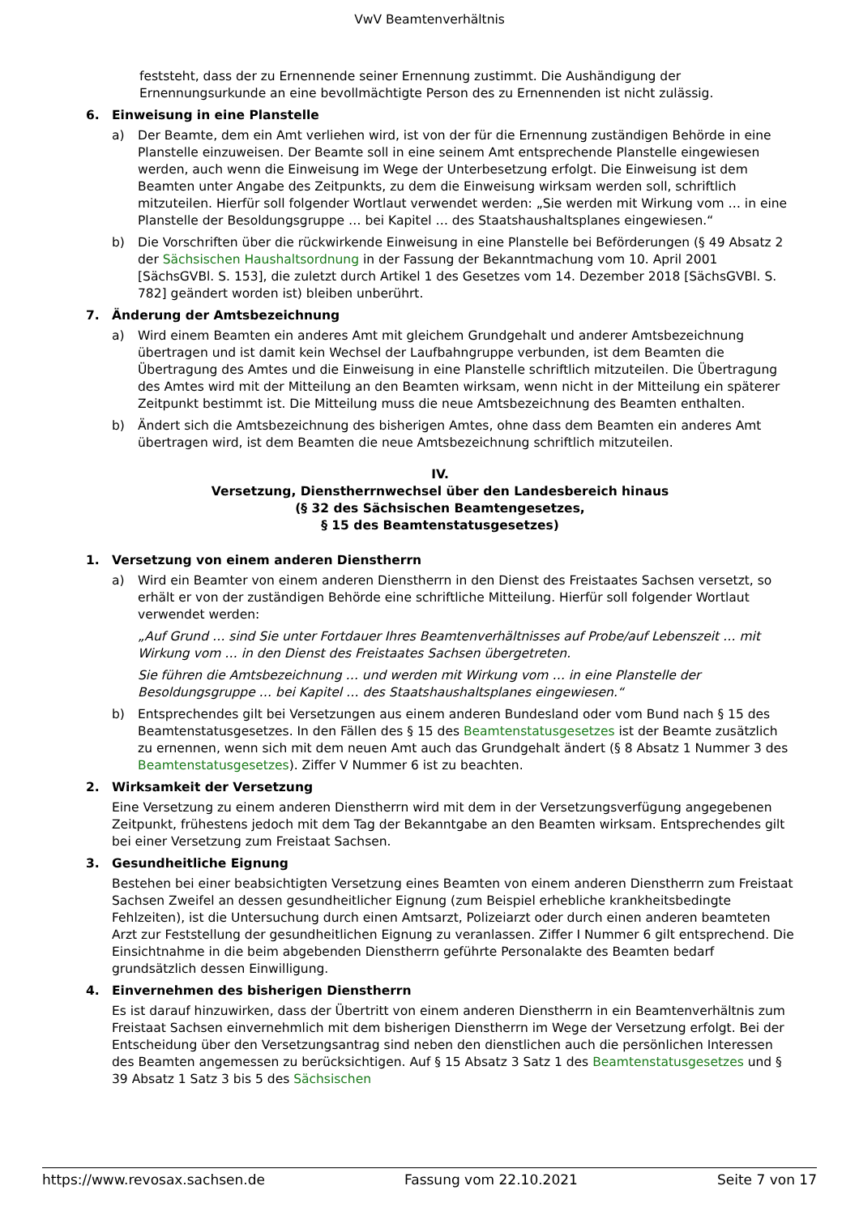VwV Beamtenverhältnis
feststeht, dass der zu Ernennende seiner Ernennung zustimmt. Die Aushändigung der Ernennungsurkunde an eine bevollmächtigte Person des zu Ernennenden ist nicht zulässig.
6. Einweisung in eine Planstelle
a) Der Beamte, dem ein Amt verliehen wird, ist von der für die Ernennung zuständigen Behörde in eine Planstelle einzuweisen. Der Beamte soll in eine seinem Amt entsprechende Planstelle eingewiesen werden, auch wenn die Einweisung im Wege der Unterbesetzung erfolgt. Die Einweisung ist dem Beamten unter Angabe des Zeitpunkts, zu dem die Einweisung wirksam werden soll, schriftlich mitzuteilen. Hierfür soll folgender Wortlaut verwendet werden: „Sie werden mit Wirkung vom … in eine Planstelle der Besoldungsgruppe … bei Kapitel … des Staatshaushaltsplanes eingewiesen.“
b) Die Vorschriften über die rückwirkende Einweisung in eine Planstelle bei Beförderungen (§ 49 Absatz 2 der Sächsischen Haushaltsordnung in der Fassung der Bekanntmachung vom 10. April 2001 [SächsGVBl. S. 153], die zuletzt durch Artikel 1 des Gesetzes vom 14. Dezember 2018 [SächsGVBl. S. 782] geändert worden ist) bleiben unberührt.
7. Änderung der Amtsbezeichnung
a) Wird einem Beamten ein anderes Amt mit gleichem Grundgehalt und anderer Amtsbezeichnung übertragen und ist damit kein Wechsel der Laufbahngruppe verbunden, ist dem Beamten die Übertragung des Amtes und die Einweisung in eine Planstelle schriftlich mitzuteilen. Die Übertragung des Amtes wird mit der Mitteilung an den Beamten wirksam, wenn nicht in der Mitteilung ein späterer Zeitpunkt bestimmt ist. Die Mitteilung muss die neue Amtsbezeichnung des Beamten enthalten.
b) Ändert sich die Amtsbezeichnung des bisherigen Amtes, ohne dass dem Beamten ein anderes Amt übertragen wird, ist dem Beamten die neue Amtsbezeichnung schriftlich mitzuteilen.
IV.
Versetzung, Dienstherrnwechsel über den Landesbereich hinaus
(§ 32 des Sächsischen Beamtengesetzes,
§ 15 des Beamtenstatusgesetzes)
1. Versetzung von einem anderen Dienstherrn
a) Wird ein Beamter von einem anderen Dienstherrn in den Dienst des Freistaates Sachsen versetzt, so erhält er von der zuständigen Behörde eine schriftliche Mitteilung. Hierfür soll folgender Wortlaut verwendet werden:
„Auf Grund … sind Sie unter Fortdauer Ihres Beamtenverhältnisses auf Probe/auf Lebenszeit … mit Wirkung vom … in den Dienst des Freistaates Sachsen übergetreten.
Sie führen die Amtsbezeichnung … und werden mit Wirkung vom … in eine Planstelle der Besoldungsgruppe … bei Kapitel … des Staatshaushaltsplanes eingewiesen.“
b) Entsprechendes gilt bei Versetzungen aus einem anderen Bundesland oder vom Bund nach § 15 des Beamtenstatusgesetzes. In den Fällen des § 15 des Beamtenstatusgesetzes ist der Beamte zusätzlich zu ernennen, wenn sich mit dem neuen Amt auch das Grundgehalt ändert (§ 8 Absatz 1 Nummer 3 des Beamtenstatusgesetzes). Ziffer V Nummer 6 ist zu beachten.
2. Wirksamkeit der Versetzung
Eine Versetzung zu einem anderen Dienstherrn wird mit dem in der Versetzungsverfügung angegebenen Zeitpunkt, frühestens jedoch mit dem Tag der Bekanntgabe an den Beamten wirksam. Entsprechendes gilt bei einer Versetzung zum Freistaat Sachsen.
3. Gesundheitliche Eignung
Bestehen bei einer beabsichtigten Versetzung eines Beamten von einem anderen Dienstherrn zum Freistaat Sachsen Zweifel an dessen gesundheitlicher Eignung (zum Beispiel erhebliche krankheitsbedingte Fehlzeiten), ist die Untersuchung durch einen Amtsarzt, Polizeiarzt oder durch einen anderen beamteten Arzt zur Feststellung der gesundheitlichen Eignung zu veranlassen. Ziffer I Nummer 6 gilt entsprechend. Die Einsichtnahme in die beim abgebenden Dienstherrn geführte Personalakte des Beamten bedarf grundsätzlich dessen Einwilligung.
4. Einvernehmen des bisherigen Dienstherrn
Es ist darauf hinzuwirken, dass der Übertritt von einem anderen Dienstherrn in ein Beamtenverhältnis zum Freistaat Sachsen einvernehmlich mit dem bisherigen Dienstherrn im Wege der Versetzung erfolgt. Bei der Entscheidung über den Versetzungsantrag sind neben den dienstlichen auch die persönlichen Interessen des Beamten angemessen zu berücksichtigen. Auf § 15 Absatz 3 Satz 1 des Beamtenstatusgesetzes und § 39 Absatz 1 Satz 3 bis 5 des Sächsischen
https://www.revosax.sachsen.de Fassung vom 22.10.2021 Seite 7 von 17